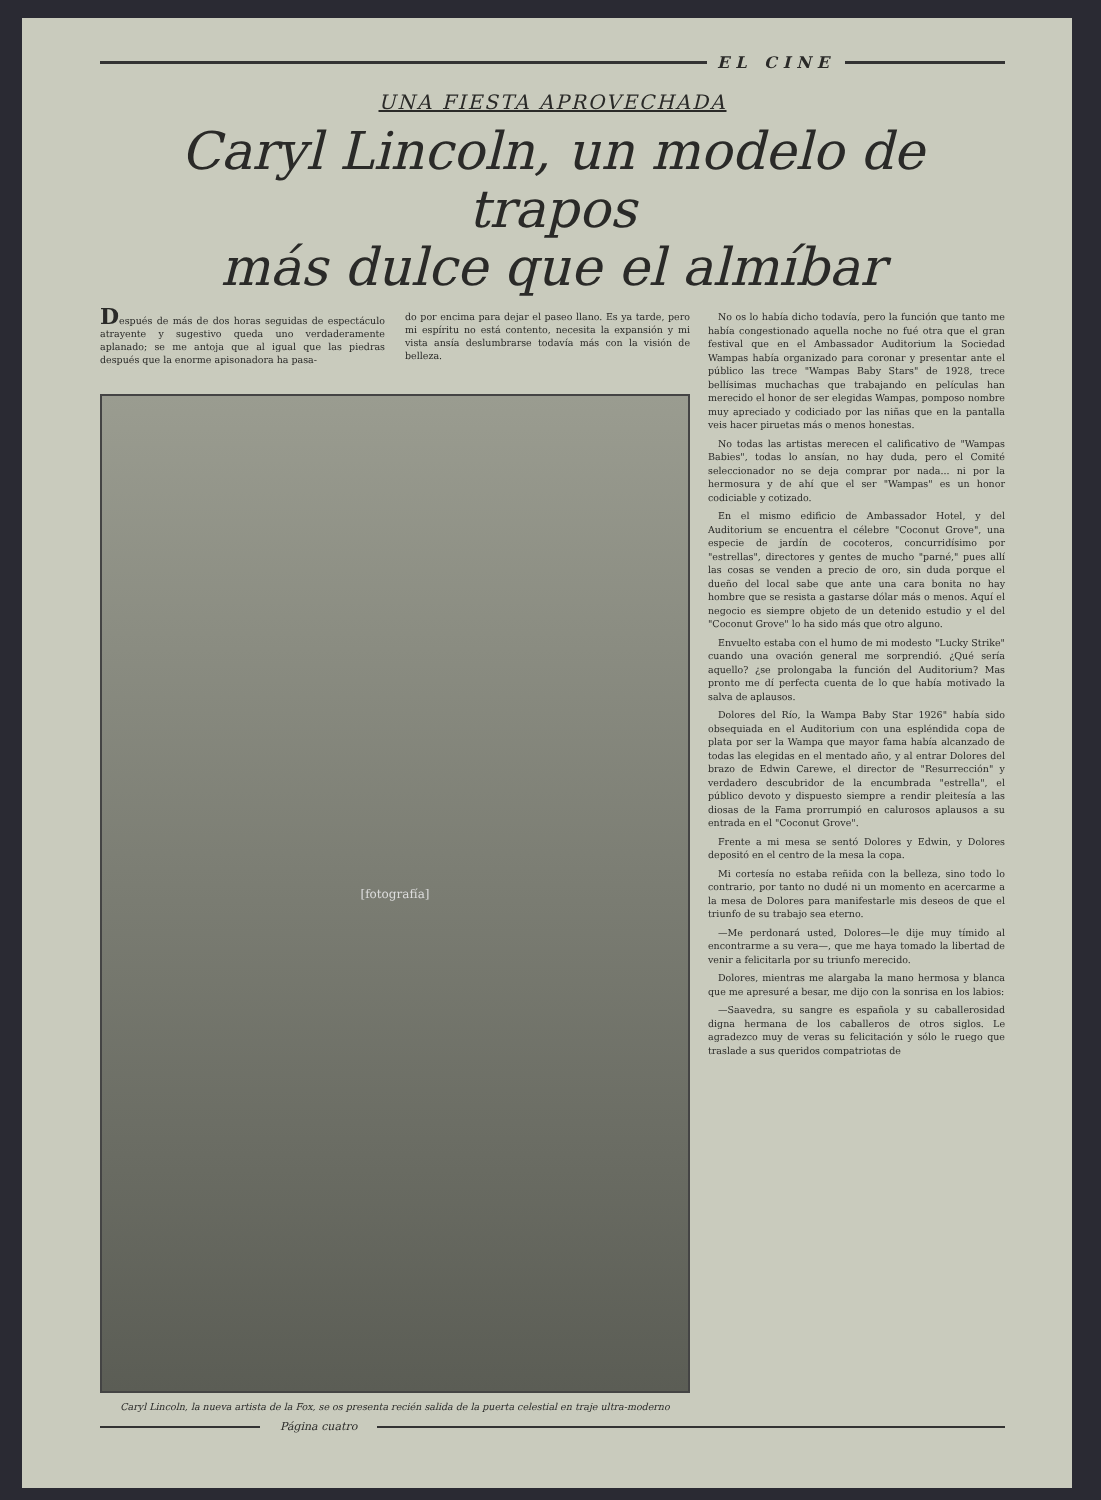EL CINE
UNA FIESTA APROVECHADA
Caryl Lincoln, un modelo de trapos
más dulce que el almíbar
Después de más de dos horas seguidas de espectáculo atrayente y sugestivo queda uno verdaderamente aplanado; se me antoja que al igual que las piedras después que la enorme apisonadora ha pasa-
do por encima para dejar el paseo llano. Es ya tarde, pero mi espíritu no está contento, necesita la expansión y mi vista ansía deslumbrarse todavía más con la visión de belleza.
[fotografía]
Caryl Lincoln, la nueva artista de la Fox, se os presenta recién salida de la puerta celestial en traje ultra-moderno
No os lo había dicho todavía, pero la función que tanto me había congestionado aquella noche no fué otra que el gran festival que en el Ambassador Auditorium la Sociedad Wampas había organizado para coronar y presentar ante el público las trece "Wampas Baby Stars" de 1928, trece bellísimas muchachas que trabajando en películas han merecido el honor de ser elegidas Wampas, pomposo nombre muy apreciado y codiciado por las niñas que en la pantalla veis hacer piruetas más o menos honestas.
No todas las artistas merecen el calificativo de "Wampas Babies", todas lo ansían, no hay duda, pero el Comité seleccionador no se deja comprar por nada... ni por la hermosura y de ahí que el ser "Wampas" es un honor codiciable y cotizado.
En el mismo edificio de Ambassador Hotel, y del Auditorium se encuentra el célebre "Coconut Grove", una especie de jardín de cocoteros, concurridísimo por "estrellas", directores y gentes de mucho "parné," pues allí las cosas se venden a precio de oro, sin duda porque el dueño del local sabe que ante una cara bonita no hay hombre que se resista a gastarse dólar más o menos. Aquí el negocio es siempre objeto de un detenido estudio y el del "Coconut Grove" lo ha sido más que otro alguno.
Envuelto estaba con el humo de mi modesto "Lucky Strike" cuando una ovación general me sorprendió. ¿Qué sería aquello? ¿se prolongaba la función del Auditorium? Mas pronto me dí perfecta cuenta de lo que había motivado la salva de aplausos.
Dolores del Río, la Wampa Baby Star 1926" había sido obsequiada en el Auditorium con una espléndida copa de plata por ser la Wampa que mayor fama había alcanzado de todas las elegidas en el mentado año, y al entrar Dolores del brazo de Edwin Carewe, el director de "Resurrección" y verdadero descubridor de la encumbrada "estrella", el público devoto y dispuesto siempre a rendir pleitesía a las diosas de la Fama prorrumpió en calurosos aplausos a su entrada en el "Coconut Grove".
Frente a mi mesa se sentó Dolores y Edwin, y Dolores depositó en el centro de la mesa la copa.
Mi cortesía no estaba reñida con la belleza, sino todo lo contrario, por tanto no dudé ni un momento en acercarme a la mesa de Dolores para manifestarle mis deseos de que el triunfo de su trabajo sea eterno.
—Me perdonará usted, Dolores—le dije muy tímido al encontrarme a su vera—, que me haya tomado la libertad de venir a felicitarla por su triunfo merecido.
Dolores, mientras me alargaba la mano hermosa y blanca que me apresuré a besar, me dijo con la sonrisa en los labios:
—Saavedra, su sangre es española y su caballerosidad digna hermana de los caballeros de otros siglos. Le agradezco muy de veras su felicitación y sólo le ruego que traslade a sus queridos compatriotas de
Página cuatro